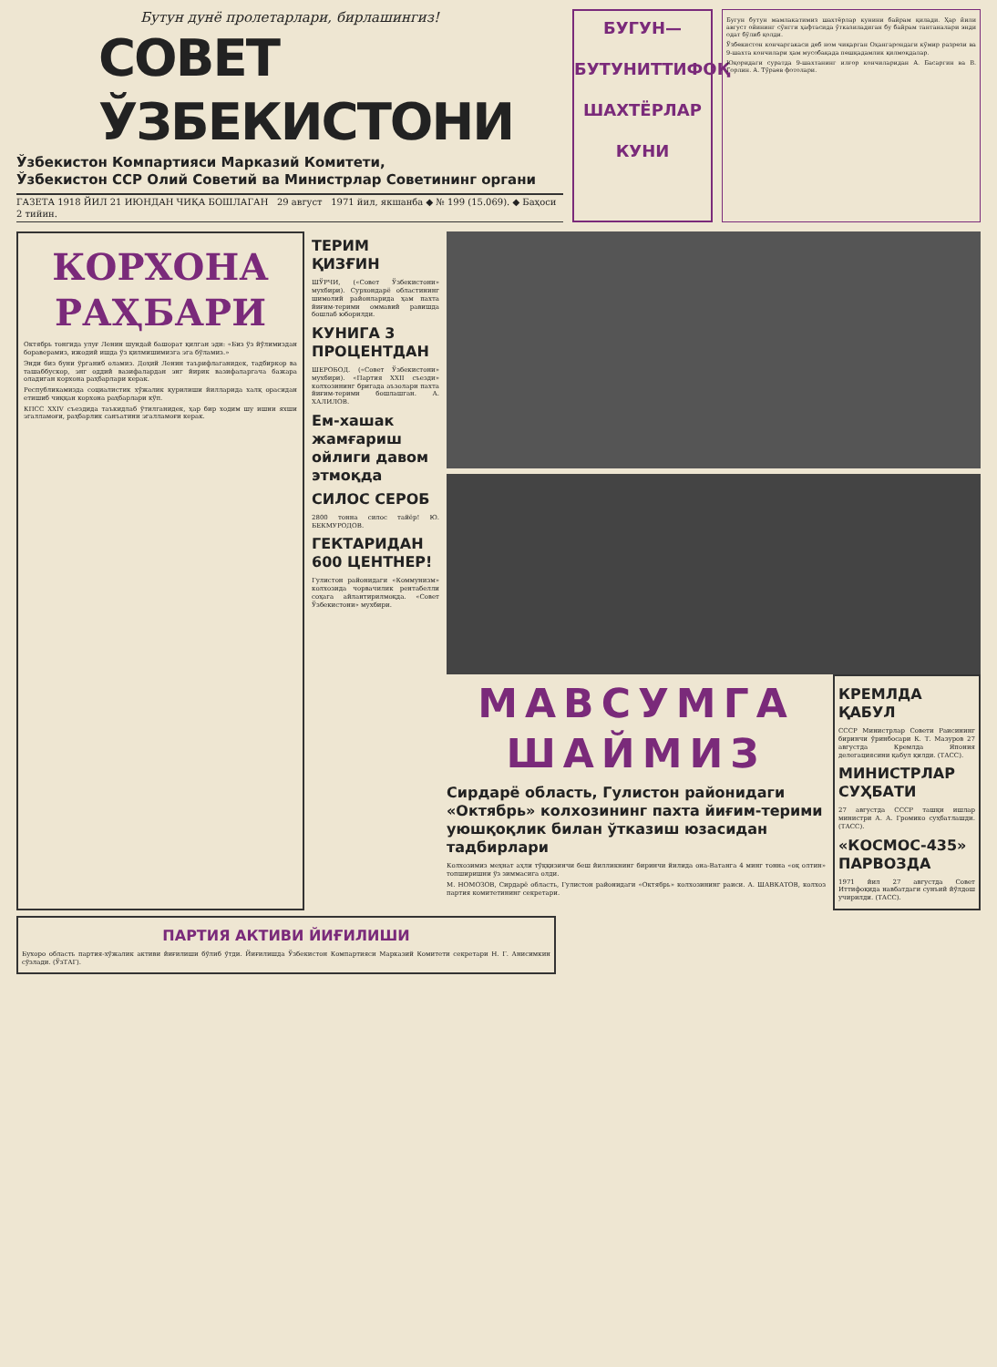Бутун дунё пролетарлари, бирлашингиз!
СОВЕТ ЎЗБЕКИСТОНИ
Ўзбекистон Компартияси Марказий Комитети,
Ўзбекистон ССР Олий Советий ва Министрлар Советининг органи
ГАЗЕТА 1918 ЙИЛ 21 ИЮНДАН ЧИҚА БОШЛАГАН 29 август 1971 йил, якшанба ◆ № 199 (15.069). ◆ Баҳоси 2 тийин.
БУГУН—
БУТУНИТТИФОҚ
ШАХТЁРЛАР
КУНИ
Бугун бутун мамлакатимиз шахтёрлар кунини байрам қилади. Ҳар йили август ойининг сўнгги ҳафтасида ўтказиладиган бу байрам тантаналари энди одат бўлиб қолди.
Ўзбекистон кончаргакаси деб ном чиқарган Оҳангарондаги кўмир разрези ва 9-шахта кончилари ҳам мусобақада пешқадамлик қилмоқдалар.
Юқоридаги суратда 9-шахтанинг илғор кончиларидан А. Басаргин ва В. Горлин. А. Тўраев фотолари.
КОРХОНА РАҲБАРИ
Октябрь тонгида улуғ Ленин шундай башорат қилган эди: «Биз ўз йўлимиздан бораверамиз, ижодий ишда ўз қилмишимизга эга бўламиз.»
Энди биз буни ўрганиб оламиз. Доҳий Ленин таърифлаганидек, тадбиркор ва ташаббускор, энг оддий вазифалардан энг йирик вазифаларгача бажара оладиган корхона раҳбарлари керак.
Республикамизда социалистик хўжалик қурилиши йилларида халқ орасидан етишиб чиққан корхона раҳбарлари кўп.
КПСС XXIV съездида таъкидлаб ўтилганидек, ҳар бир ходим шу ишни яхши эгалламоғи, раҳбарлик санъатини эгалламоғи керак.
ТЕРИМ ҚИЗҒИН
ШЎРЧИ, («Совет Ўзбекистони» мухбири). Сурхондарё областининг шимолий районларида ҳам пахта йиғим-терими оммавий равишда бошлаб юборилди.
КУНИГА 3 ПРОЦЕНТДАН
ШЕРОБОД. («Совет Ўзбекистони» мухбири). «Партия XXII съезди» колхозининг бригада аъзолари пахта йиғим-терими бошлашган. А. ХАЛИЛОВ.
Ем-хашак жамғариш ойлиги давом этмоқда
СИЛОС СЕРОБ
2800 тонна силос тайёр! Ю. БЕКМУРОДОВ.
ГЕКТАРИДАН 600 ЦЕНТНЕР!
Гулистон районидаги «Коммунизм» колхозида чорвачилик рентабелли соҳага айлантирилмоқда. «Совет Ўзбекистони» мухбири.
МАВСУМГА ШАЙМИЗ
Сирдарё область, Гулистон районидаги «Октябрь» колхозининг пахта йиғим-терими уюшқоқлик билан ўтказиш юзасидан тадбирлари
Колхозимиз меҳнат аҳли тўққизинчи беш йилликнинг биринчи йилида она-Ватанга 4 минг тонна «оқ олтин» топширишни ўз зиммасига олди.
М. НОМОЗОВ, Сирдарё область, Гулистон районидаги «Октябрь» колхозининг раиси. А. ШАВКАТОВ, колхоз партия комитетининг секретари.
КРЕМЛДА ҚАБУЛ
СССР Министрлар Совети Раисининг биринчи ўринбосари К. Т. Мазуров 27 августда Кремлда Япония делегациясини қабул қилди. (ТАСС).
МИНИСТРЛАР СУҲБАТИ
27 августда СССР ташқи ишлар министри А. А. Громико суҳбатлашди. (ТАСС).
«КОСМОС-435» ПАРВОЗДА
1971 йил 27 августда Совет Иттифоқида навбатдаги сунъий йўлдош учирилди. (ТАСС).
ПАРТИЯ АКТИВИ ЙИҒИЛИШИ
Бухоро область партия-хўжалик активи йиғилиши бўлиб ўтди. Йиғилишда Ўзбекистон Компартияси Марказий Комитети секретари Н. Г. Анисимкин сўзлади. (ЎзТАГ).